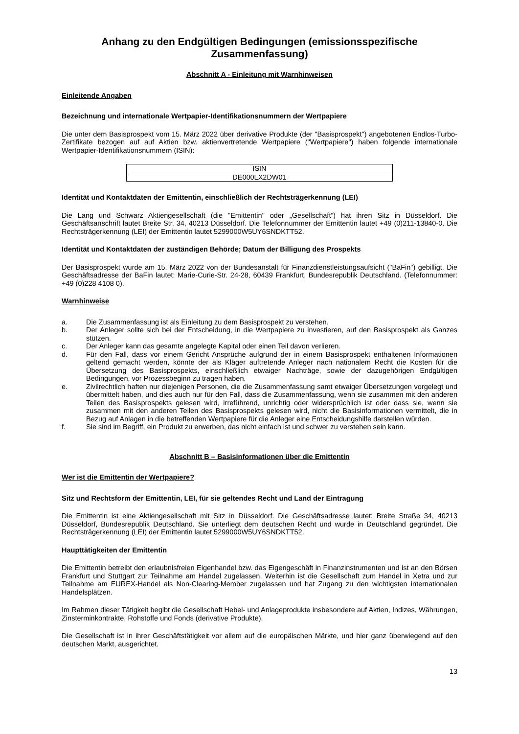Anhang zu den Endgültigen Bedingungen (emissionsspezifische Zusammenfassung)
Abschnitt A - Einleitung mit Warnhinweisen
Einleitende Angaben
Bezeichnung und internationale Wertpapier-Identifikationsnummern der Wertpapiere
Die unter dem Basisprospekt vom 15. März 2022 über derivative Produkte (der "Basisprospekt") angebotenen Endlos-Turbo-Zertifikate bezogen auf auf Aktien bzw. aktienvertretende Wertpapiere ("Wertpapiere") haben folgende internationale Wertpapier-Identifikationsnummern (ISIN):
| ISIN |
| --- |
| DE000LX2DW01 |
Identität und Kontaktdaten der Emittentin, einschließlich der Rechtsträgerkennung (LEI)
Die Lang und Schwarz Aktiengesellschaft (die "Emittentin" oder „Gesellschaft“) hat ihren Sitz in Düsseldorf. Die Geschäftsanschrift lautet Breite Str. 34, 40213 Düsseldorf. Die Telefonnummer der Emittentin lautet +49 (0)211-13840-0. Die Rechtsträgerkennung (LEI) der Emittentin lautet 5299000W5UY6SNDKTT52.
Identität und Kontaktdaten der zuständigen Behörde; Datum der Billigung des Prospekts
Der Basisprospekt wurde am 15. März 2022 von der Bundesanstalt für Finanzdienstleistungsaufsicht ("BaFin") gebilligt. Die Geschäftsadresse der BaFin lautet: Marie-Curie-Str. 24-28, 60439 Frankfurt, Bundesrepublik Deutschland. (Telefonnummer: +49 (0)228 4108 0).
Warnhinweise
a. Die Zusammenfassung ist als Einleitung zu dem Basisprospekt zu verstehen.
b. Der Anleger sollte sich bei der Entscheidung, in die Wertpapiere zu investieren, auf den Basisprospekt als Ganzes stützen.
c. Der Anleger kann das gesamte angelegte Kapital oder einen Teil davon verlieren.
d. Für den Fall, dass vor einem Gericht Ansprüche aufgrund der in einem Basisprospekt enthaltenen Informationen geltend gemacht werden, könnte der als Kläger auftretende Anleger nach nationalem Recht die Kosten für die Übersetzung des Basisprospekts, einschließlich etwaiger Nachträge, sowie der dazugehörigen Endgültigen Bedingungen, vor Prozessbeginn zu tragen haben.
e. Zivilrechtlich haften nur diejenigen Personen, die die Zusammenfassung samt etwaiger Übersetzungen vorgelegt und übermittelt haben, und dies auch nur für den Fall, dass die Zusammenfassung, wenn sie zusammen mit den anderen Teilen des Basisprospekts gelesen wird, irreführend, unrichtig oder widersprüchlich ist oder dass sie, wenn sie zusammen mit den anderen Teilen des Basisprospekts gelesen wird, nicht die Basisinformationen vermittelt, die in Bezug auf Anlagen in die betreffenden Wertpapiere für die Anleger eine Entscheidungshilfe darstellen würden.
f. Sie sind im Begriff, ein Produkt zu erwerben, das nicht einfach ist und schwer zu verstehen sein kann.
Abschnitt B – Basisinformationen über die Emittentin
Wer ist die Emittentin der Wertpapiere?
Sitz und Rechtsform der Emittentin, LEI, für sie geltendes Recht und Land der Eintragung
Die Emittentin ist eine Aktiengesellschaft mit Sitz in Düsseldorf. Die Geschäftsadresse lautet: Breite Straße 34, 40213 Düsseldorf, Bundesrepublik Deutschland. Sie unterliegt dem deutschen Recht und wurde in Deutschland gegründet. Die Rechtsträgerkennung (LEI) der Emittentin lautet 5299000W5UY6SNDKTT52.
Haupttätigkeiten der Emittentin
Die Emittentin betreibt den erlaubnisfreien Eigenhandel bzw. das Eigengeschäft in Finanzinstrumenten und ist an den Börsen Frankfurt und Stuttgart zur Teilnahme am Handel zugelassen. Weiterhin ist die Gesellschaft zum Handel in Xetra und zur Teilnahme am EUREX-Handel als Non-Clearing-Member zugelassen und hat Zugang zu den wichtigsten internationalen Handelsplätzen.
Im Rahmen dieser Tätigkeit begibt die Gesellschaft Hebel- und Anlageprodukte insbesondere auf Aktien, Indizes, Währungen, Zinsterminkontrakte, Rohstoffe und Fonds (derivative Produkte).
Die Gesellschaft ist in ihrer Geschäftstätigkeit vor allem auf die europäischen Märkte, und hier ganz überwiegend auf den deutschen Markt, ausgerichtet.
13